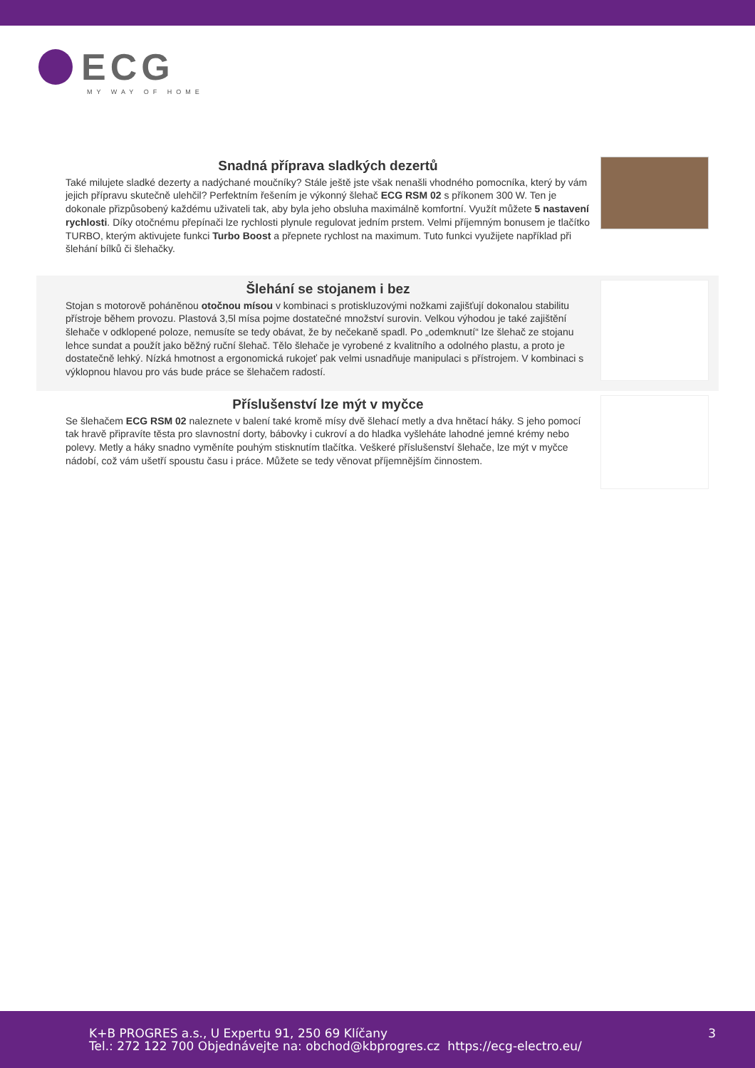ECG
MY WAY OF HOME
Snadná příprava sladkých dezertů
Také milujete sladké dezerty a nadýchané moučníky? Stále ještě jste však nenašli vhodného pomocníka, který by vám jejich přípravu skutečně ulehčil? Perfektním řešením je výkonný šlehač ECG RSM 02 s příkonem 300 W. Ten je dokonale přizpůsobený každému uživateli tak, aby byla jeho obsluha maximálně komfortní. Využít můžete 5 nastavení rychlosti. Díky otočnému přepínači lze rychlosti plynule regulovat jedním prstem. Velmi příjemným bonusem je tlačítko TURBO, kterým aktivujete funkci Turbo Boost a přepnete rychlost na maximum. Tuto funkci využijete například při šlehání bílků či šlehačky.
Šlehání se stojanem i bez
Stojan s motorově poháněnou otočnou mísou v kombinaci s protiskluzovými nožkami zajišťují dokonalou stabilitu přístroje během provozu. Plastová 3,5l mísa pojme dostatečné množství surovin. Velkou výhodou je také zajištění šlehače v odklopené poloze, nemusíte se tedy obávat, že by nečekaně spadl. Po „odemknutí“ lze šlehač ze stojanu lehce sundat a použít jako běžný ruční šlehač. Tělo šlehače je vyrobené z kvalitního a odolného plastu, a proto je dostatečně lehký. Nízká hmotnost a ergonomická rukojeť pak velmi usnadňuje manipulaci s přístrojem. V kombinaci s výklopnou hlavou pro vás bude práce se šlehačem radostí.
Příslušenství lze mýt v myčce
Se šlehačem ECG RSM 02 naleznete v balení také kromě mísy dvě šlehací metly a dva hnětací háky. S jeho pomocí tak hravě připravíte těsta pro slavnostní dorty, bábovky i cukroví a do hladka vyšleháte lahodné jemné krémy nebo polevy. Metly a háky snadno vyměníte pouhým stisknutím tlačítka. Veškeré příslušenství šlehače, lze mýt v myčce nádobí, což vám ušetří spoustu času i práce. Můžete se tedy věnovat příjemnějším činnostem.
K+B PROGRES a.s., U Expertu 91, 250 69 Klíčany
Tel.: 272 122 700 Objednávejte na: obchod@kbprogres.cz https://ecg-electro.eu/
3